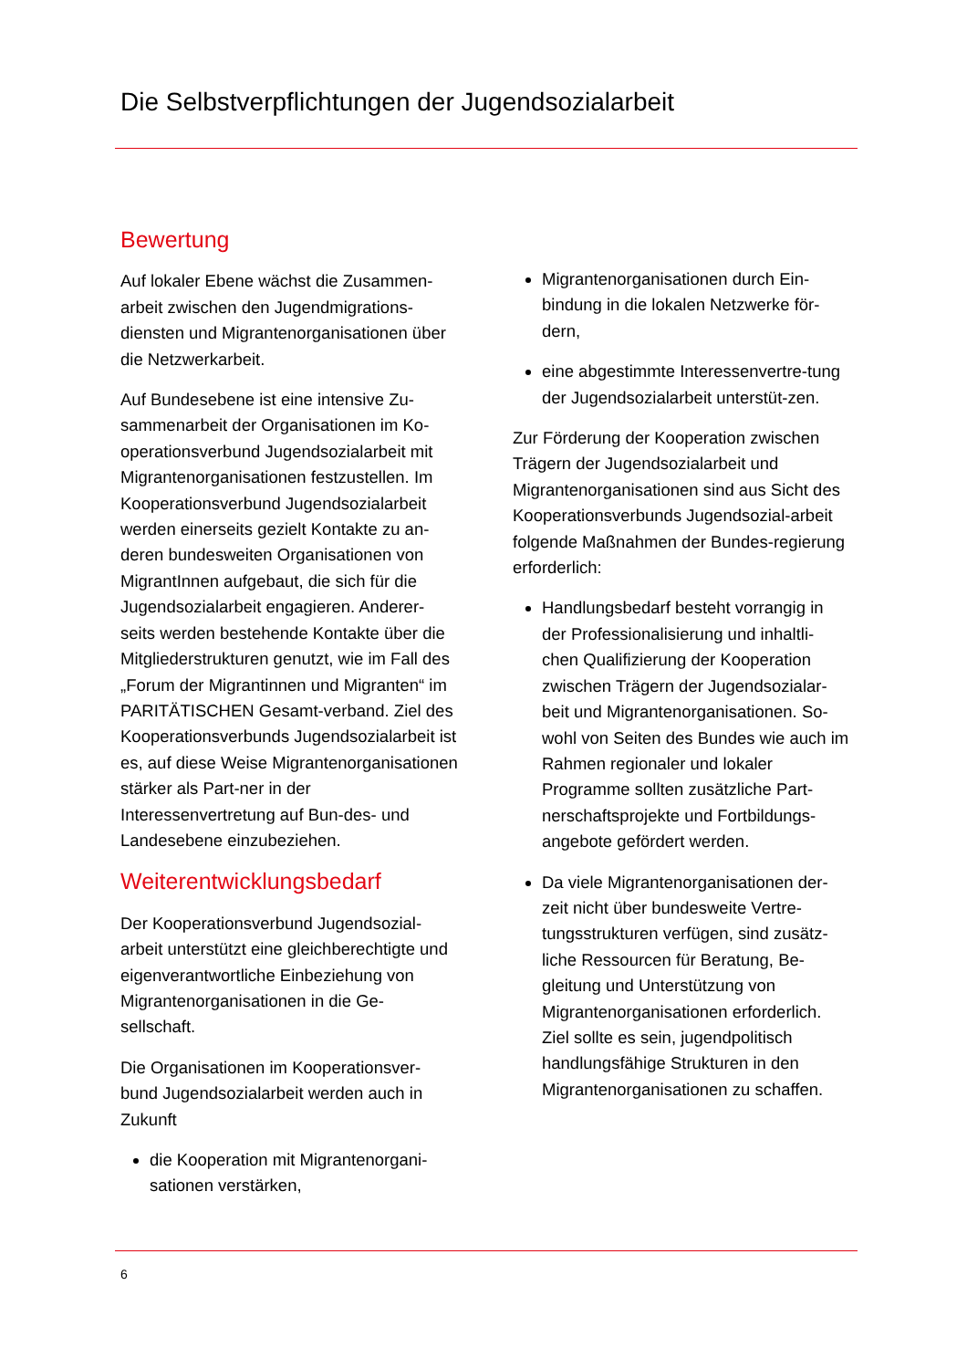Die Selbstverpflichtungen der Jugendsozialarbeit
Bewertung
Auf lokaler Ebene wächst die Zusammen-arbeit zwischen den Jugendmigrations-diensten und Migrantenorganisationen über die Netzwerkarbeit.
Auf Bundesebene ist eine intensive Zu-sammenarbeit der Organisationen im Ko-operationsverbund Jugendsozialarbeit mit Migrantenorganisationen festzustellen. Im Kooperationsverbund Jugendsozialarbeit werden einerseits gezielt Kontakte zu an-deren bundesweiten Organisationen von MigrantInnen aufgebaut, die sich für die Jugendsozialarbeit engagieren. Anderer-seits werden bestehende Kontakte über die Mitgliederstrukturen genutzt, wie im Fall des „Forum der Migrantinnen und Migranten“ im PARITÄTISCHEN Gesamt-verband. Ziel des Kooperationsverbunds Jugendsozialarbeit ist es, auf diese Weise Migrantenorganisationen stärker als Part-ner in der Interessenvertretung auf Bun-des- und Landesebene einzubeziehen.
Weiterentwicklungsbedarf
Der Kooperationsverbund Jugendsozial-arbeit unterstützt eine gleichberechtigte und eigenverantwortliche Einbeziehung von Migrantenorganisationen in die Ge-sellschaft.
Die Organisationen im Kooperationsver-bund Jugendsozialarbeit werden auch in Zukunft
die Kooperation mit Migrantenorgani-sationen verstärken,
Migrantenorganisationen durch Ein-bindung in die lokalen Netzwerke för-dern,
eine abgestimmte Interessenvertre-tung der Jugendsozialarbeit unterstüt-zen.
Zur Förderung der Kooperation zwischen Trägern der Jugendsozialarbeit und Migrantenorganisationen sind aus Sicht des Kooperationsverbunds Jugendsozial-arbeit folgende Maßnahmen der Bundes-regierung erforderlich:
Handlungsbedarf besteht vorrangig in der Professionalisierung und inhaltli-chen Qualifizierung der Kooperation zwischen Trägern der Jugendsozialar-beit und Migrantenorganisationen. So-wohl von Seiten des Bundes wie auch im Rahmen regionaler und lokaler Programme sollten zusätzliche Part-nerschaftsprojekte und Fortbildungs-angebote gefördert werden.
Da viele Migrantenorganisationen der-zeit nicht über bundesweite Vertre-tungsstrukturen verfügen, sind zusätz-liche Ressourcen für Beratung, Be-gleitung und Unterstützung von Migrantenorganisationen erforderlich. Ziel sollte es sein, jugendpolitisch handlungsfähige Strukturen in den Migrantenorganisationen zu schaffen.
6